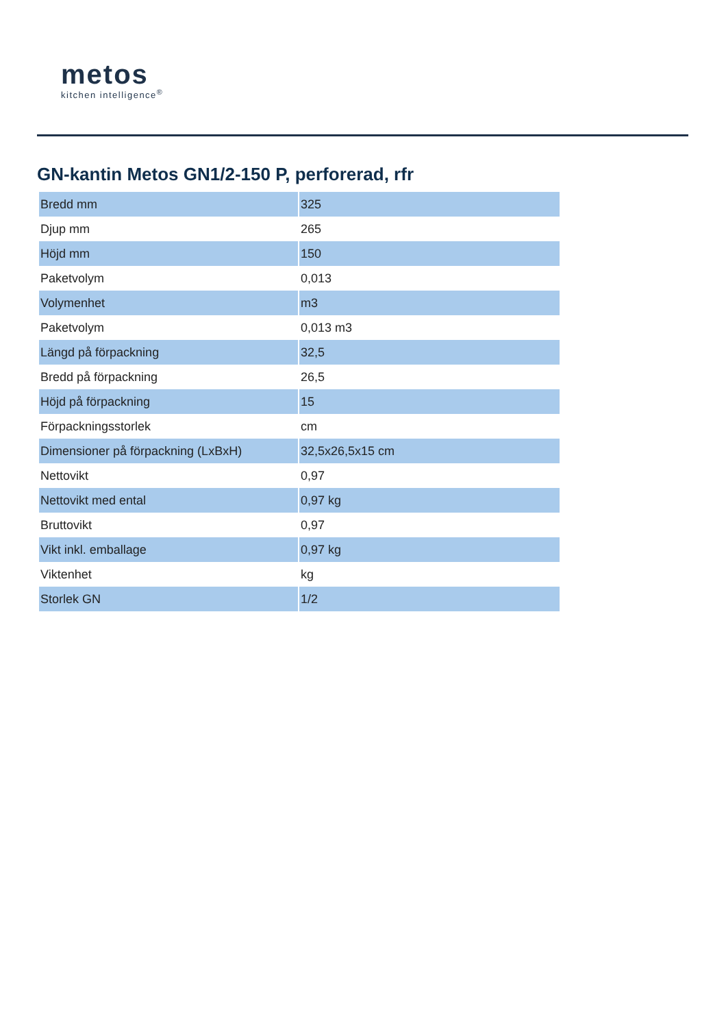metos
kitchen intelligence<sup>®</sup>
GN-kantin Metos GN1/2-150 P, perforerad, rfr
| Bredd mm | 325 |
| Djup mm | 265 |
| Höjd mm | 150 |
| Paketvolym | 0,013 |
| Volymenhet | m3 |
| Paketvolym | 0,013 m3 |
| Längd på förpackning | 32,5 |
| Bredd på förpackning | 26,5 |
| Höjd på förpackning | 15 |
| Förpackningsstorlek | cm |
| Dimensioner på förpackning (LxBxH) | 32,5x26,5x15 cm |
| Nettovikt | 0,97 |
| Nettovikt med ental | 0,97 kg |
| Bruttovikt | 0,97 |
| Vikt inkl. emballage | 0,97 kg |
| Viktenhet | kg |
| Storlek GN | 1/2 |